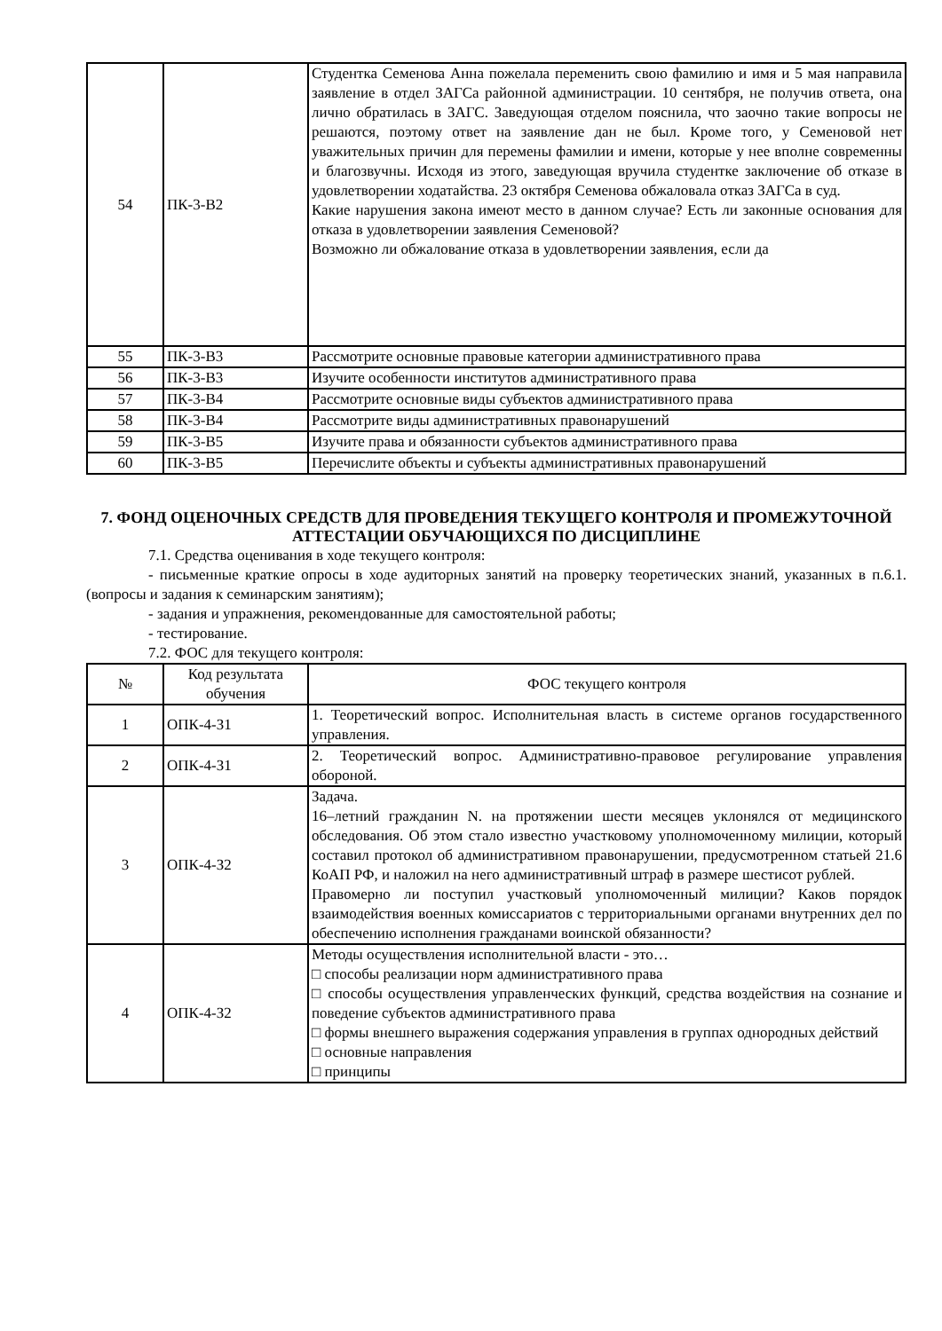| 54 | ПК-3-В2 | Студентка Семенова Анна пожелала переменить свою фамилию и имя и 5 мая направила заявление в отдел ЗАГСа районной администрации. 10 сентября, не получив ответа, она лично обратилась в ЗАГС. Заведующая отделом пояснила, что заочно такие вопросы не решаются, поэтому ответ на заявление дан не был. Кроме того, у Семеновой нет уважительных причин для перемены фамилии и имени, которые у нее вполне современны и благозвучны. Исходя из этого, заведующая вручила студентке заключение об отказе в удовлетворении ходатайства. 23 октября Семенова обжаловала отказ ЗАГСа в суд. Какие нарушения закона имеют место в данном случае? Есть ли законные основания для отказа в удовлетворении заявления Семеновой? Возможно ли обжалование отказа в удовлетворении заявления, если да |
| 55 | ПК-3-В3 | Рассмотрите основные правовые категории административного права |
| 56 | ПК-3-В3 | Изучите особенности институтов административного права |
| 57 | ПК-3-В4 | Рассмотрите основные виды субъектов административного права |
| 58 | ПК-3-В4 | Рассмотрите виды административных правонарушений |
| 59 | ПК-3-В5 | Изучите права и обязанности субъектов административного права |
| 60 | ПК-3-В5 | Перечислите объекты и субъекты административных правонарушений |
7. ФОНД ОЦЕНОЧНЫХ СРЕДСТВ ДЛЯ ПРОВЕДЕНИЯ ТЕКУЩЕГО КОНТРОЛЯ И ПРОМЕЖУТОЧНОЙ АТТЕСТАЦИИ ОБУЧАЮЩИХСЯ ПО ДИСЦИПЛИНЕ
7.1. Средства оценивания в ходе текущего контроля:
- письменные краткие опросы в ходе аудиторных занятий на проверку теоретических знаний, указанных в п.6.1. (вопросы и задания к семинарским занятиям);
- задания и упражнения, рекомендованные для самостоятельной работы;
- тестирование.
7.2. ФОС для текущего контроля:
| № | Код результата обучения | ФОС текущего контроля |
| --- | --- | --- |
| 1 | ОПК-4-З1 | 1. Теоретический вопрос. Исполнительная власть в системе органов государственного управления. |
| 2 | ОПК-4-З1 | 2. Теоретический вопрос. Административно-правовое регулирование управления обороной. |
| 3 | ОПК-4-З2 | Задача. 16–летний гражданин N. на протяжении шести месяцев уклонялся от медицинского обследования. Об этом стало известно участковому уполномоченному милиции, который составил протокол об административном правонарушении, предусмотренном статьей 21.6 КоАП РФ, и наложил на него административный штраф в размере шестисот рублей. Правомерно ли поступил участковый уполномоченный милиции? Каков порядок взаимодействия военных комиссариатов с территориальными органами внутренних дел по обеспечению исполнения гражданами воинской обязанности? |
| 4 | ОПК-4-З2 | Методы осуществления исполнительной власти - это… □ способы реализации норм административного права □ способы осуществления управленческих функций, средства воздействия на сознание и поведение субъектов административного права □ формы внешнего выражения содержания управления в группах однородных действий □ основные направления □ принципы |